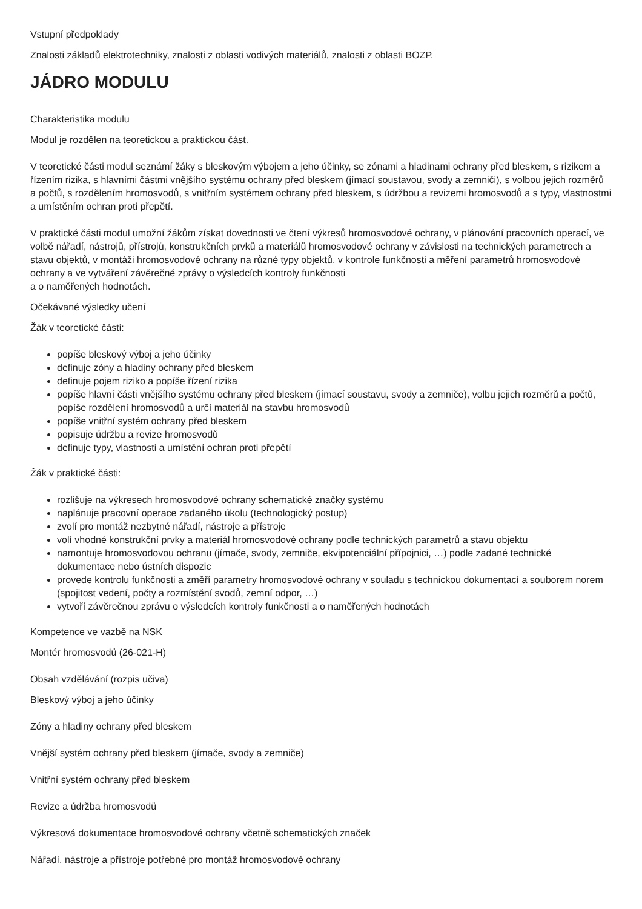Vstupní předpoklady
Znalosti základů elektrotechniky, znalosti z oblasti vodivých materiálů, znalosti z oblasti BOZP.
JÁDRO MODULU
Charakteristika modulu
Modul je rozdělen na teoretickou a praktickou část.
V teoretické části modul seznámí žáky s bleskovým výbojem a jeho účinky, se zónami a hladinami ochrany před bleskem, s rizikem a řízením rizika, s hlavními částmi vnějšího systému ochrany před bleskem (jímací soustavou, svody a zemniči), s volbou jejich rozměrů a počtů, s rozdělením hromosvodů, s vnitřním systémem ochrany před bleskem, s údržbou a revizemi hromosvodů a s typy, vlastnostmi a umístěním ochran proti přepětí.
V praktické části modul umožní žákům získat dovednosti ve čtení výkresů hromosvodové ochrany, v plánování pracovních operací, ve volbě nářadí, nástrojů, přístrojů, konstrukčních prvků a materiálů hromosvodové ochrany v závislosti na technických parametrech a stavu objektů, v montáži hromosvodové ochrany na různé typy objektů, v kontrole funkčnosti a měření parametrů hromosvodové ochrany a ve vytváření závěrečné zprávy o výsledcích kontroly funkčnosti
a o naměřených hodnotách.
Očekávané výsledky učení
Žák v teoretické části:
popíše bleskový výboj a jeho účinky
definuje zóny a hladiny ochrany před bleskem
definuje pojem riziko a popíše řízení rizika
popíše hlavní části vnějšího systému ochrany před bleskem (jímací soustavu, svody a zemniče), volbu jejich rozměrů a počtů, popíše rozdělení hromosvodů a určí materiál na stavbu hromosvodů
popíše vnitřní systém ochrany před bleskem
popisuje údržbu a revize hromosvodů
definuje typy, vlastnosti a umístění ochran proti přepětí
Žák v praktické části:
rozlišuje na výkresech hromosvodové ochrany schematické značky systému
naplánuje pracovní operace zadaného úkolu (technologický postup)
zvolí pro montáž nezbytné nářadí, nástroje a přístroje
volí vhodné konstrukční prvky a materiál hromosvodové ochrany podle technických parametrů a stavu objektu
namontuje hromosvodovou ochranu (jímače, svody, zemniče, ekvipotenciální přípojnici, …) podle zadané technické dokumentace nebo ústních dispozic
provede kontrolu funkčnosti a změří parametry hromosvodové ochrany v souladu s technickou dokumentací a souborem norem (spojitost vedení, počty a rozmístění svodů, zemní odpor, …)
vytvoří závěrečnou zprávu o výsledcích kontroly funkčnosti a o naměřených hodnotách
Kompetence ve vazbě na NSK
Montér hromosvodů (26-021-H)
Obsah vzdělávání (rozpis učiva)
Bleskový výboj a jeho účinky
Zóny a hladiny ochrany před bleskem
Vnější systém ochrany před bleskem (jímače, svody a zemniče)
Vnitřní systém ochrany před bleskem
Revize a údržba hromosvodů
Výkresová dokumentace hromosvodové ochrany včetně schematických značek
Nářadí, nástroje a přístroje potřebné pro montáž hromosvodové ochrany